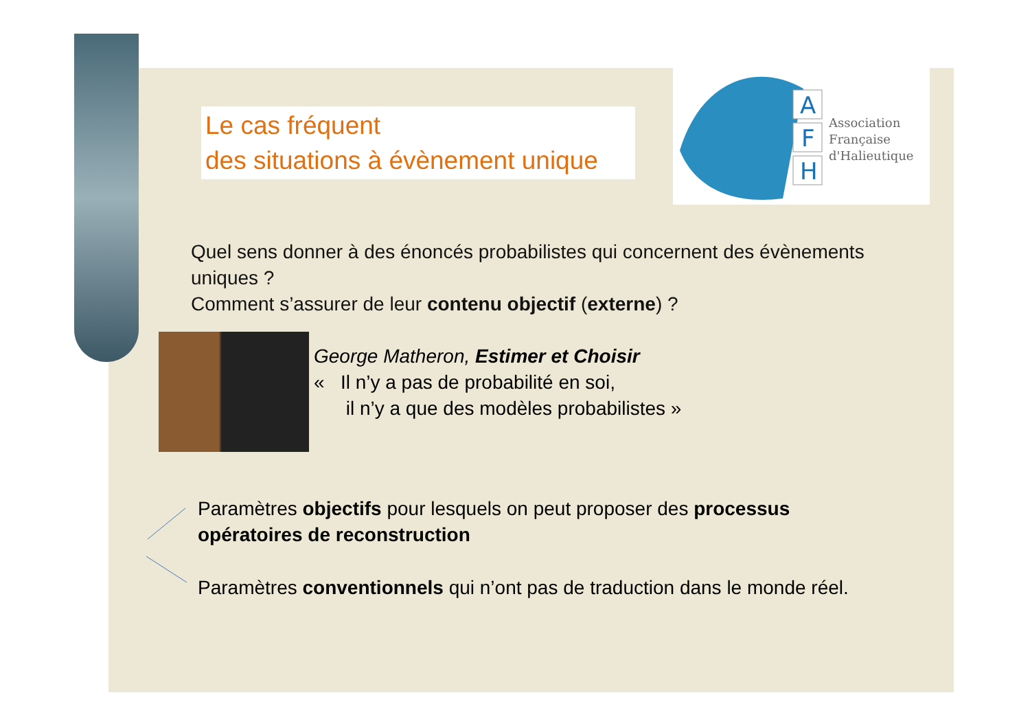A
F
H
Association
Française
d'Halieutique
Le cas fréquent
des situations à évènement unique
Quel sens donner à des énoncés probabilistes qui concernent des évènements uniques ?
Comment s’assurer de leur contenu objectif (externe) ?
George Matheron, Estimer et Choisir
« Il n’y a pas de probabilité en soi,
il n’y a que des modèles probabilistes »
Paramètres objectifs pour lesquels on peut proposer des processus opératoires de reconstruction
Paramètres conventionnels qui n’ont pas de traduction dans le monde réel.